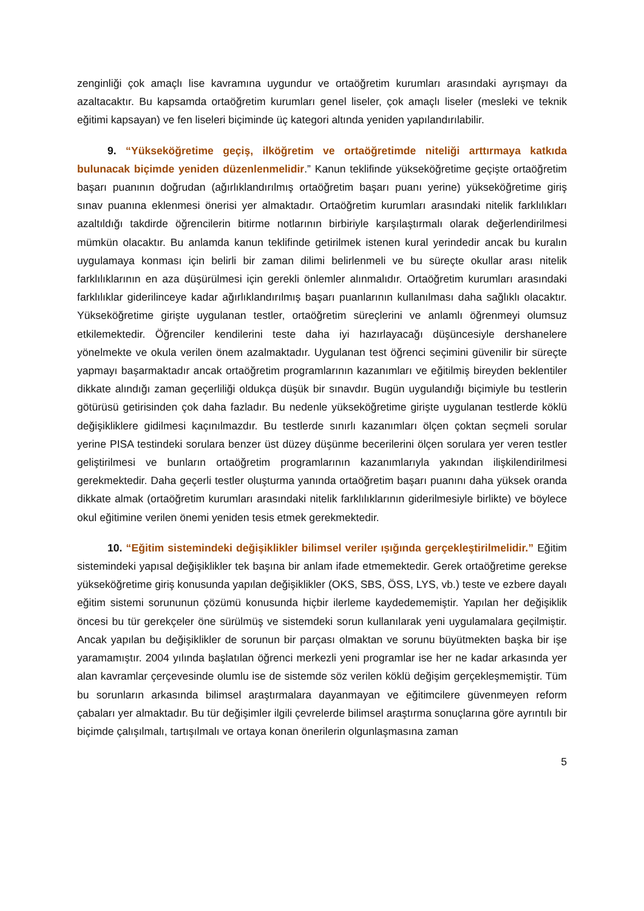zenginliği çok amaçlı lise kavramına uygundur ve ortaöğretim kurumları arasındaki ayrışmayı da azaltacaktır. Bu kapsamda ortaöğretim kurumları genel liseler, çok amaçlı liseler (mesleki ve teknik eğitimi kapsayan) ve fen liseleri biçiminde üç kategori altında yeniden yapılandırılabilir.
9. “Yükseköğretime geçiş, ilköğretim ve ortaöğretimde niteliği arttırmaya katkıda bulunacak biçimde yeniden düzenlenmelidir.” Kanun teklifinde yükseköğretime geçişte ortaöğretim başarı puanının doğrudan (ağırlıklandırılmış ortaöğretim başarı puanı yerine) yükseköğretime giriş sınav puanına eklenmesi önerisi yer almaktadır. Ortaöğretim kurumları arasındaki nitelik farklılıkları azaltıldığı takdirde öğrencilerin bitirme notlarının birbiriyle karşılaştırmalı olarak değerlendirilmesi mümkün olacaktır. Bu anlamda kanun teklifinde getirilmek istenen kural yerindedir ancak bu kuralın uygulamaya konması için belirli bir zaman dilimi belirlenmeli ve bu süreçte okullar arası nitelik farklılıklarının en aza düşürülmesi için gerekli önlemler alınmalıdır. Ortaöğretim kurumları arasındaki farklılıklar giderilinceye kadar ağırlıklandırılmış başarı puanlarının kullanılması daha sağlıklı olacaktır. Yükseköğretime girişte uygulanan testler, ortaöğretim süreçlerini ve anlamlı öğrenmeyi olumsuz etkilemektedir. Öğrenciler kendilerini teste daha iyi hazırlayacağı düşüncesiyle dershanelere yönelmekte ve okula verilen önem azalmaktadır. Uygulanan test öğrenci seçimini güvenilir bir süreçte yapmayı başarmaktadır ancak ortaöğretim programlarının kazanımları ve eğitilmiş bireyden beklentiler dikkate alındığı zaman geçerliliği oldukça düşük bir sınavdır. Bugün uygulandığı biçimiyle bu testlerin götürüsü getirisinden çok daha fazladır. Bu nedenle yükseköğretime girişte uygulanan testlerde köklü değişikliklere gidilmesi kaçınılmazdır. Bu testlerde sınırlı kazanımları ölçen çoktan seçmeli sorular yerine PISA testindeki sorulara benzer üst düzey düşünme becerilerini ölçen sorulara yer veren testler geliştirilmesi ve bunların ortaöğretim programlarının kazanımlarıyla yakından ilişkilendirilmesi gerekmektedir. Daha geçerli testler oluşturma yanında ortaöğretim başarı puanını daha yüksek oranda dikkate almak (ortaöğretim kurumları arasındaki nitelik farklılıklarının giderilmesiyle birlikte) ve böylece okul eğitimine verilen önemi yeniden tesis etmek gerekmektedir.
10. “Eğitim sistemindeki değişiklikler bilimsel veriler ışığında gerçekleştirilmelidir.” Eğitim sistemindeki yapısal değişiklikler tek başına bir anlam ifade etmemektedir. Gerek ortaöğretime gerekse yükseköğretime giriş konusunda yapılan değişiklikler (OKS, SBS, ÖSS, LYS, vb.) teste ve ezbere dayalı eğitim sistemi sorununun çözümü konusunda hiçbir ilerleme kaydedememiştir. Yapılan her değişiklik öncesi bu tür gerekçeler öne sürülmüş ve sistemdeki sorun kullanılarak yeni uygulamalara geçilmiştir. Ancak yapılan bu değişiklikler de sorunun bir parçası olmaktan ve sorunu büyütmekten başka bir işe yaramamıştır. 2004 yılında başlatılan öğrenci merkezli yeni programlar ise her ne kadar arkasında yer alan kavramlar çerçevesinde olumlu ise de sistemde söz verilen köklü değişim gerçekleşmemiştir. Tüm bu sorunların arkasında bilimsel araştırmalara dayanmayan ve eğitimcilere güvenmeyen reform çabaları yer almaktadır. Bu tür değişimler ilgili çevrelerde bilimsel araştırma sonuçlarına göre ayrıntılı bir biçimde çalışılmalı, tartışılmalı ve ortaya konan önerilerin olgunlaşmasına zaman
5